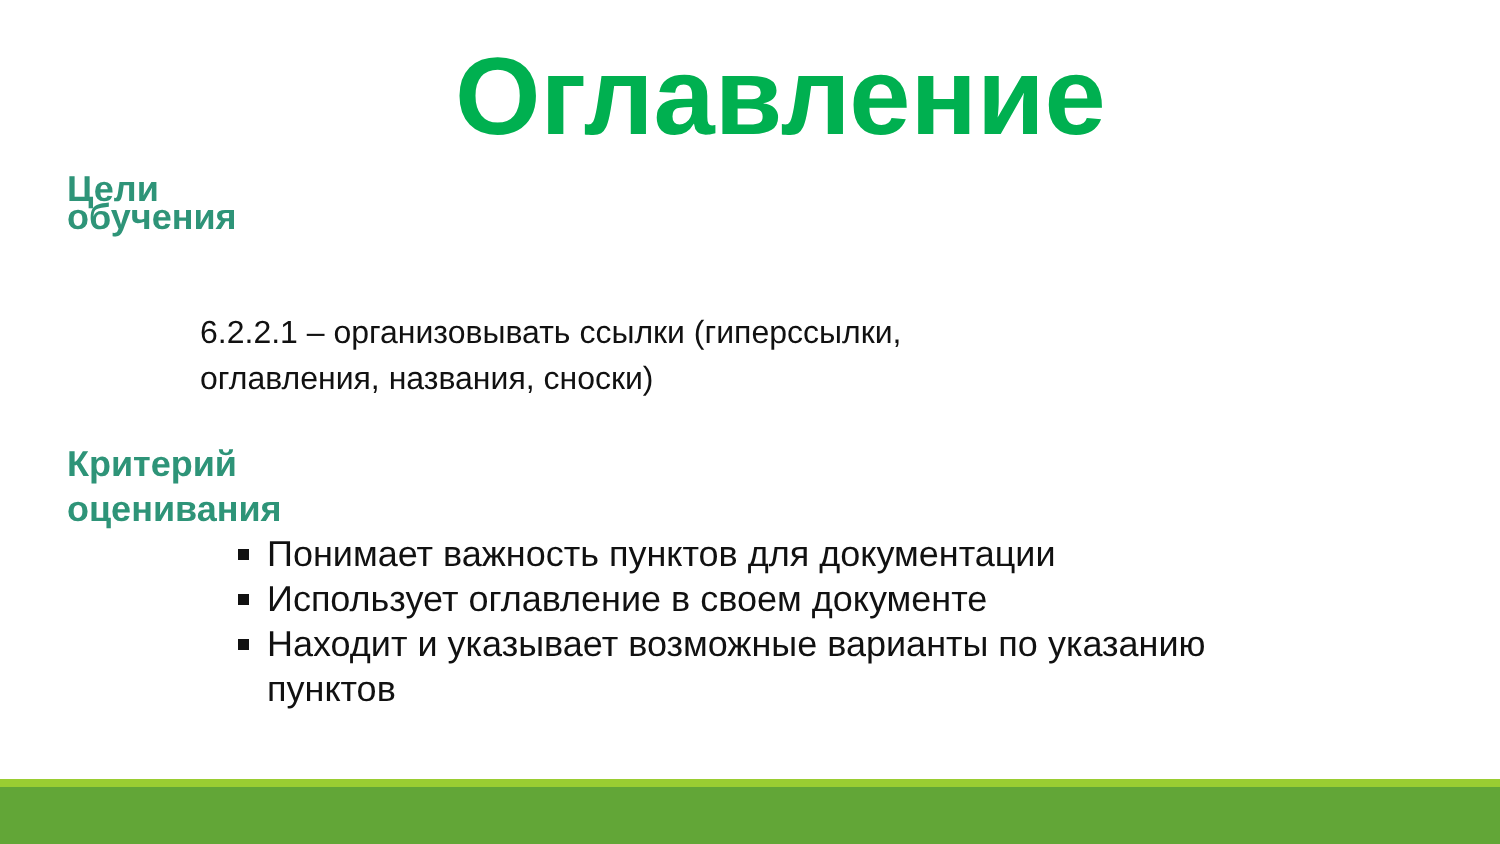Оглавление
Цели обучения
6.2.2.1 – организовывать ссылки (гиперссылки,
оглавления, названия, сноски)
Критерий
оценивания
Понимает важность пунктов для документации
Использует оглавление в своем документе
Находит и указывает возможные варианты по указанию пунктов